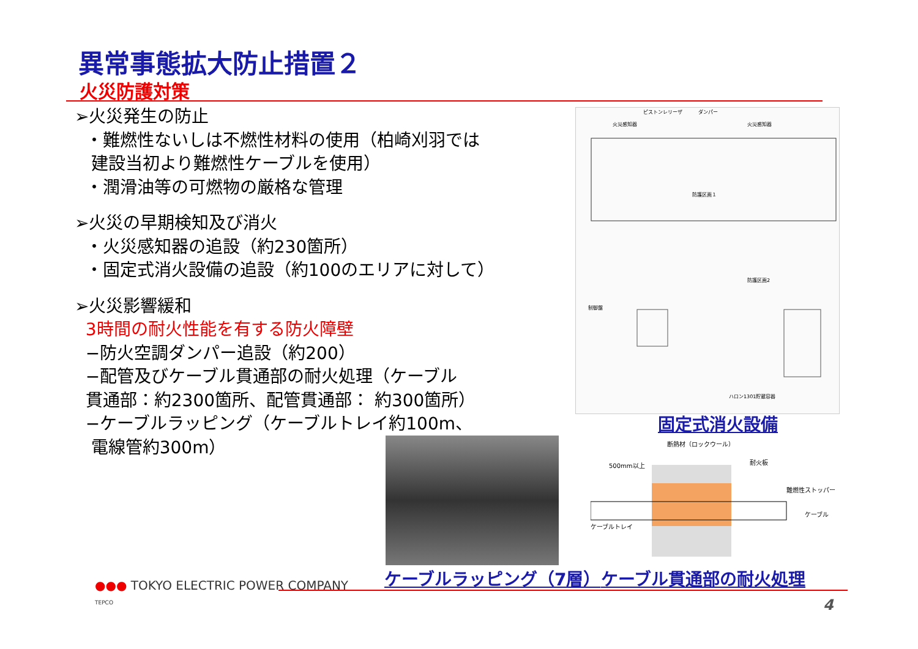異常事態拡大防止措置２
火災防護対策
➢火災発生の防止
・難燃性ないしは不燃性材料の使用（柏崎刈羽では
建設当初より難燃性ケーブルを使用）
・潤滑油等の可燃物の厳格な管理
➢火災の早期検知及び消火
・火災感知器の追設（約230箇所）
・固定式消火設備の追設（約100のエリアに対して）
➢火災影響緩和
3時間の耐火性能を有する防火障壁
−防火空調ダンパー追設（約200）
−配管及びケーブル貫通部の耐火処理（ケーブル
貫通部：約2300箇所、配管貫通部： 約300箇所）
−ケーブルラッピング（ケーブルトレイ約100m、
電線管約300m）
ピストンレリーザ
ダンパー
火災感知器
火災感知器
防護区画１
防護区画2
制御盤
ハロン1301貯蔵容器
固定式消火設備
断熱材（ロックウール）
500mm以上
耐火板
難燃性ストッパー
ケーブル
ケーブルトレイ
ケーブルラッピング（7層） ケーブル貫通部の耐火処理
●●● TOKYO ELECTRIC POWER COMPANY
TEPCO
4